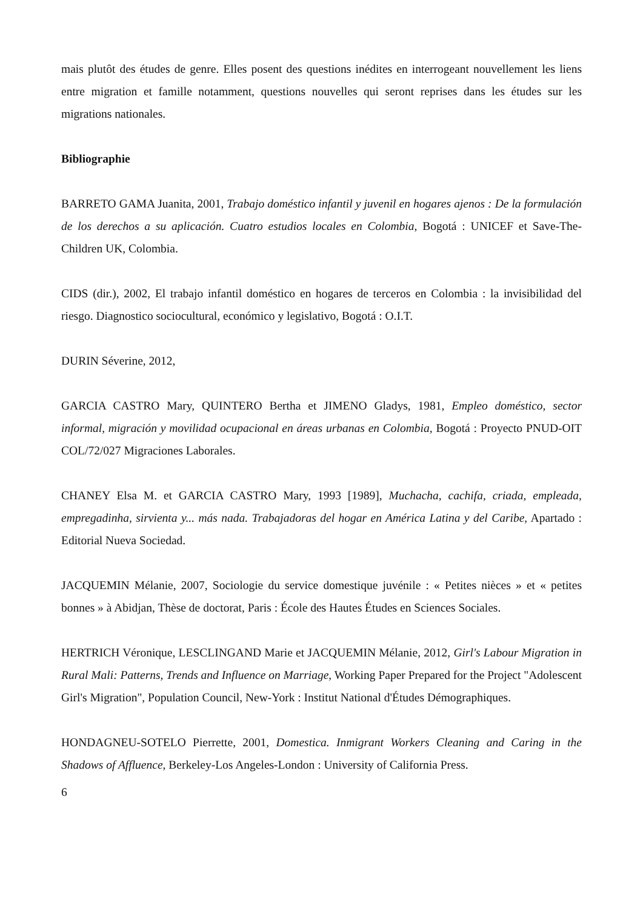mais plutôt des études de genre. Elles posent des questions inédites en interrogeant nouvellement les liens entre migration et famille notamment, questions nouvelles qui seront reprises dans les études sur les migrations nationales.
Bibliographie
BARRETO GAMA Juanita, 2001, Trabajo doméstico infantil y juvenil en hogares ajenos : De la formulación de los derechos a su aplicación. Cuatro estudios locales en Colombia, Bogotá : UNICEF et Save-The-Children UK, Colombia.
CIDS (dir.), 2002, El trabajo infantil doméstico en hogares de terceros en Colombia : la invisibilidad del riesgo. Diagnostico sociocultural, económico y legislativo, Bogotá : O.I.T.
DURIN Séverine, 2012,
GARCIA CASTRO Mary, QUINTERO Bertha et JIMENO Gladys, 1981, Empleo doméstico, sector informal, migración y movilidad ocupacional en áreas urbanas en Colombia, Bogotá : Proyecto PNUD-OIT COL/72/027 Migraciones Laborales.
CHANEY Elsa M. et GARCIA CASTRO Mary, 1993 [1989], Muchacha, cachifa, criada, empleada, empregadinha, sirvienta y... más nada. Trabajadoras del hogar en América Latina y del Caribe, Apartado : Editorial Nueva Sociedad.
JACQUEMIN Mélanie, 2007, Sociologie du service domestique juvénile : « Petites nièces » et « petites bonnes » à Abidjan, Thèse de doctorat, Paris : École des Hautes Études en Sciences Sociales.
HERTRICH Véronique, LESCLINGAND Marie et JACQUEMIN Mélanie, 2012, Girl's Labour Migration in Rural Mali: Patterns, Trends and Influence on Marriage, Working Paper Prepared for the Project "Adolescent Girl's Migration", Population Council, New-York : Institut National d'Études Démographiques.
HONDAGNEU-SOTELO Pierrette, 2001, Domestica. Inmigrant Workers Cleaning and Caring in the Shadows of Affluence, Berkeley-Los Angeles-London : University of California Press.
6